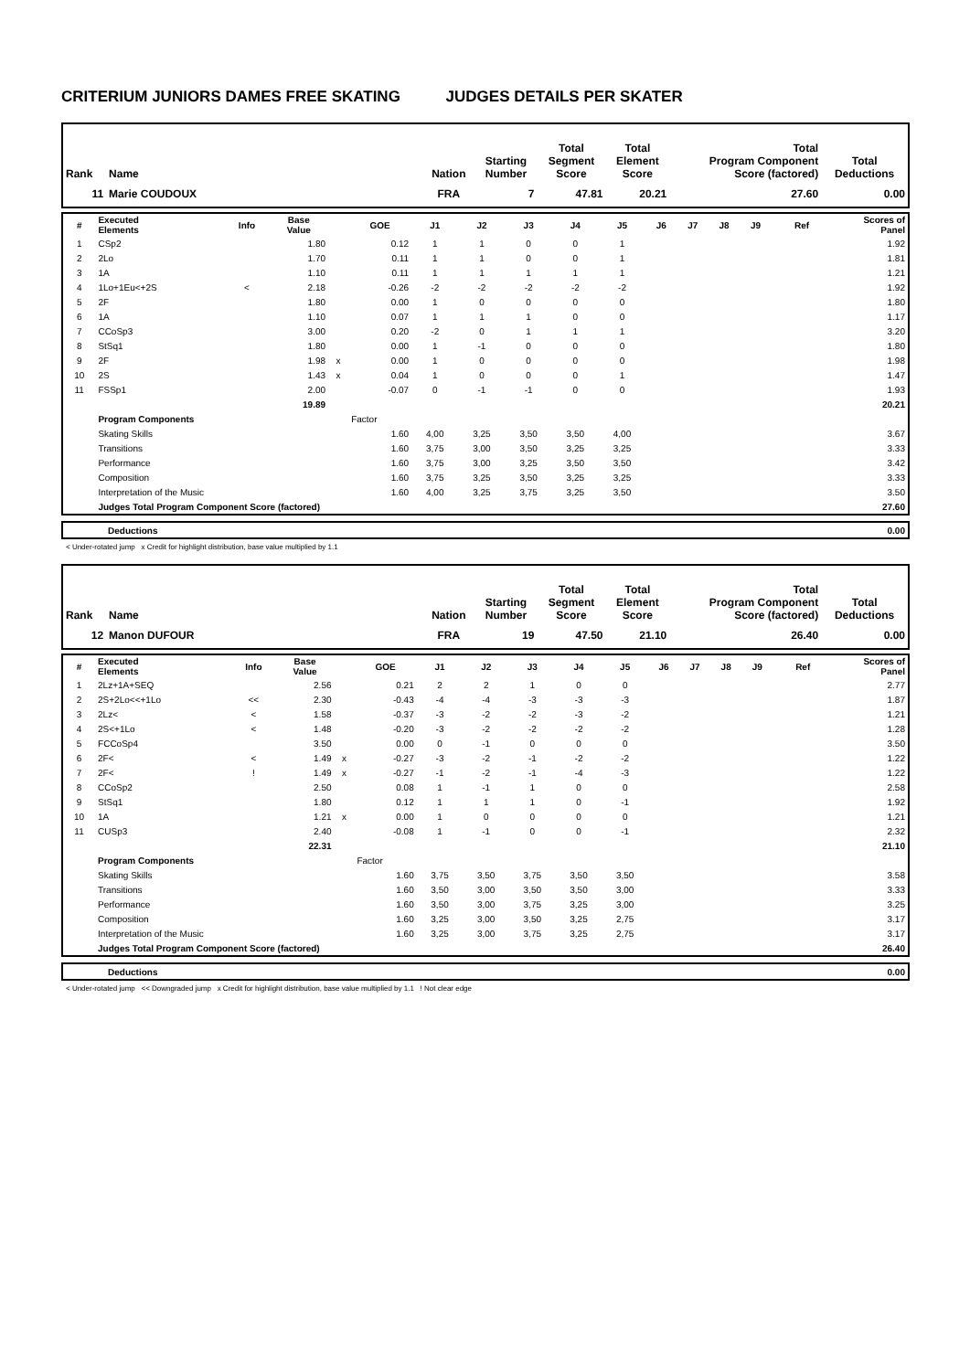CRITERIUM JUNIORS DAMES FREE SKATING JUDGES DETAILS PER SKATER
| Rank | Name | Nation | Starting Number | Total Segment Score | Total Element Score | Total Program Component Score (factored) | Total Deductions |
| --- | --- | --- | --- | --- | --- | --- | --- |
| 11 | Marie COUDOUX | FRA | 7 | 47.81 | 20.21 | 27.60 | 0.00 |
| # | Executed Elements | Info | Base Value | | GOE | J1 | J2 | J3 | J4 | J5 | J6 | J7 | J8 | J9 | Ref | Scores of Panel |
| --- | --- | --- | --- | --- | --- | --- | --- | --- | --- | --- | --- | --- | --- | --- | --- | --- |
| 1 | CSp2 | | 1.80 | | 0.12 | 1 | 1 | 0 | 0 | 1 | | | | | | 1.92 |
| 2 | 2Lo | | 1.70 | | 0.11 | 1 | 1 | 0 | 0 | 1 | | | | | | 1.81 |
| 3 | 1A | | 1.10 | | 0.11 | 1 | 1 | 1 | 1 | 1 | | | | | | 1.21 |
| 4 | 1Lo+1Eu<+2S | < | 2.18 | | -0.26 | -2 | -2 | -2 | -2 | -2 | | | | | | 1.92 |
| 5 | 2F | | 1.80 | | 0.00 | 1 | 0 | 0 | 0 | 0 | | | | | | 1.80 |
| 6 | 1A | | 1.10 | | 0.07 | 1 | 1 | 1 | 0 | 0 | | | | | | 1.17 |
| 7 | CCoSp3 | | 3.00 | | 0.20 | -2 | 0 | 1 | 1 | 1 | | | | | | 3.20 |
| 8 | StSq1 | | 1.80 | | 0.00 | 1 | -1 | 0 | 0 | 0 | | | | | | 1.80 |
| 9 | 2F | | 1.98 | x | 0.00 | 1 | 0 | 0 | 0 | 0 | | | | | | 1.98 |
| 10 | 2S | | 1.43 | x | 0.04 | 1 | 0 | 0 | 0 | 1 | | | | | | 1.47 |
| 11 | FSSp1 | | 2.00 | | -0.07 | 0 | -1 | -1 | 0 | 0 | | | | | | 1.93 |
| | | | 19.89 | | | | | | | | | | | | | 20.21 |
| | Program Components | | | | Factor | | | | | | | | | | | |
| | Skating Skills | | | | 1.60 | 4,00 | 3,25 | 3,50 | 3,50 | 4,00 | | | | | | 3.67 |
| | Transitions | | | | 1.60 | 3,75 | 3,00 | 3,50 | 3,25 | 3,25 | | | | | | 3.33 |
| | Performance | | | | 1.60 | 3,75 | 3,00 | 3,25 | 3,50 | 3,50 | | | | | | 3.42 |
| | Composition | | | | 1.60 | 3,75 | 3,25 | 3,50 | 3,25 | 3,25 | | | | | | 3.33 |
| | Interpretation of the Music | | | | 1.60 | 4,00 | 3,25 | 3,75 | 3,25 | 3,50 | | | | | | 3.50 |
| | Judges Total Program Component Score (factored) | | | | | | | | | | | | | | | 27.60 |
| | Deductions | 0.00 |
< Under-rotated jump x Credit for highlight distribution, base value multiplied by 1.1
| Rank | Name | Nation | Starting Number | Total Segment Score | Total Element Score | Total Program Component Score (factored) | Total Deductions |
| --- | --- | --- | --- | --- | --- | --- | --- |
| 12 | Manon DUFOUR | FRA | 19 | 47.50 | 21.10 | 26.40 | 0.00 |
| # | Executed Elements | Info | Base Value | | GOE | J1 | J2 | J3 | J4 | J5 | J6 | J7 | J8 | J9 | Ref | Scores of Panel |
| --- | --- | --- | --- | --- | --- | --- | --- | --- | --- | --- | --- | --- | --- | --- | --- | --- |
| 1 | 2Lz+1A+SEQ | | 2.56 | | 0.21 | 2 | 2 | 1 | 0 | 0 | | | | | | 2.77 |
| 2 | 2S+2Lo<<+1Lo | << | 2.30 | | -0.43 | -4 | -4 | -3 | -3 | -3 | | | | | | 1.87 |
| 3 | 2Lz< | < | 1.58 | | -0.37 | -3 | -2 | -2 | -3 | -2 | | | | | | 1.21 |
| 4 | 2S<+1Lo | < | 1.48 | | -0.20 | -3 | -2 | -2 | -2 | -2 | | | | | | 1.28 |
| 5 | FCCoSp4 | | 3.50 | | 0.00 | 0 | -1 | 0 | 0 | 0 | | | | | | 3.50 |
| 6 | 2F< | < | 1.49 | x | -0.27 | -3 | -2 | -1 | -2 | -2 | | | | | | 1.22 |
| 7 | 2F< | ! | 1.49 | x | -0.27 | -1 | -2 | -1 | -4 | -3 | | | | | | 1.22 |
| 8 | CCoSp2 | | 2.50 | | 0.08 | 1 | -1 | 1 | 0 | 0 | | | | | | 2.58 |
| 9 | StSq1 | | 1.80 | | 0.12 | 1 | 1 | 1 | 0 | -1 | | | | | | 1.92 |
| 10 | 1A | | 1.21 | x | 0.00 | 1 | 0 | 0 | 0 | 0 | | | | | | 1.21 |
| 11 | CUSp3 | | 2.40 | | -0.08 | 1 | -1 | 0 | 0 | -1 | | | | | | 2.32 |
| | | | 22.31 | | | | | | | | | | | | | 21.10 |
| | Program Components | | | | Factor | | | | | | | | | | | |
| | Skating Skills | | | | 1.60 | 3,75 | 3,50 | 3,75 | 3,50 | 3,50 | | | | | | 3.58 |
| | Transitions | | | | 1.60 | 3,50 | 3,00 | 3,50 | 3,50 | 3,00 | | | | | | 3.33 |
| | Performance | | | | 1.60 | 3,50 | 3,00 | 3,75 | 3,25 | 3,00 | | | | | | 3.25 |
| | Composition | | | | 1.60 | 3,25 | 3,00 | 3,50 | 3,25 | 2,75 | | | | | | 3.17 |
| | Interpretation of the Music | | | | 1.60 | 3,25 | 3,00 | 3,75 | 3,25 | 2,75 | | | | | | 3.17 |
| | Judges Total Program Component Score (factored) | | | | | | | | | | | | | | | 26.40 |
| | Deductions | 0.00 |
< Under-rotated jump << Downgraded jump x Credit for highlight distribution, base value multiplied by 1.1 ! Not clear edge